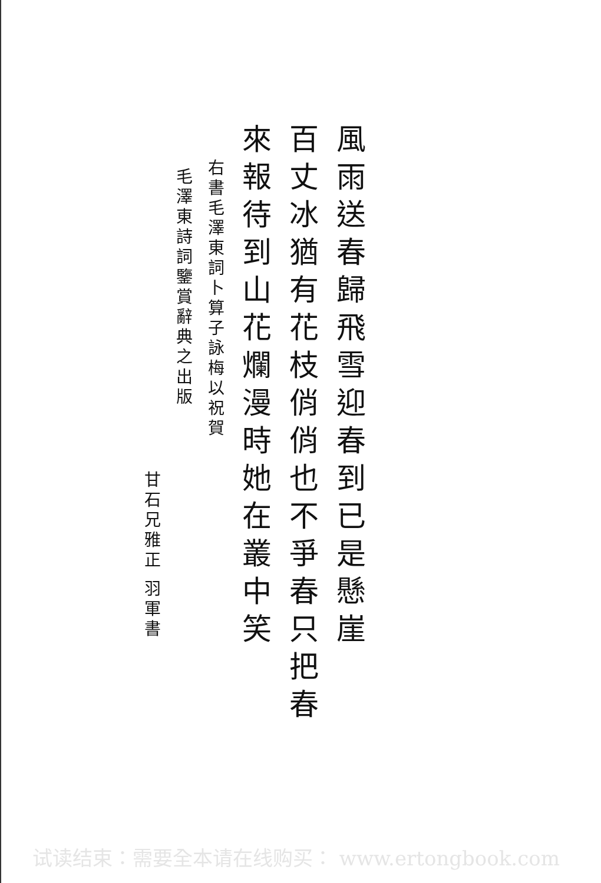風雨送春歸飛雪迎春到已是懸崖
百丈冰猶有花枝俏俏也不爭春只把春
來報待到山花爛漫時她在叢中笑
右書毛澤東詞卜算子詠梅以祝賀
毛澤東詩詞鑒賞辭典之出版
甘石兄雅正 羽軍書
试读结束：需要全本请在线购买： www.ertongbook.com